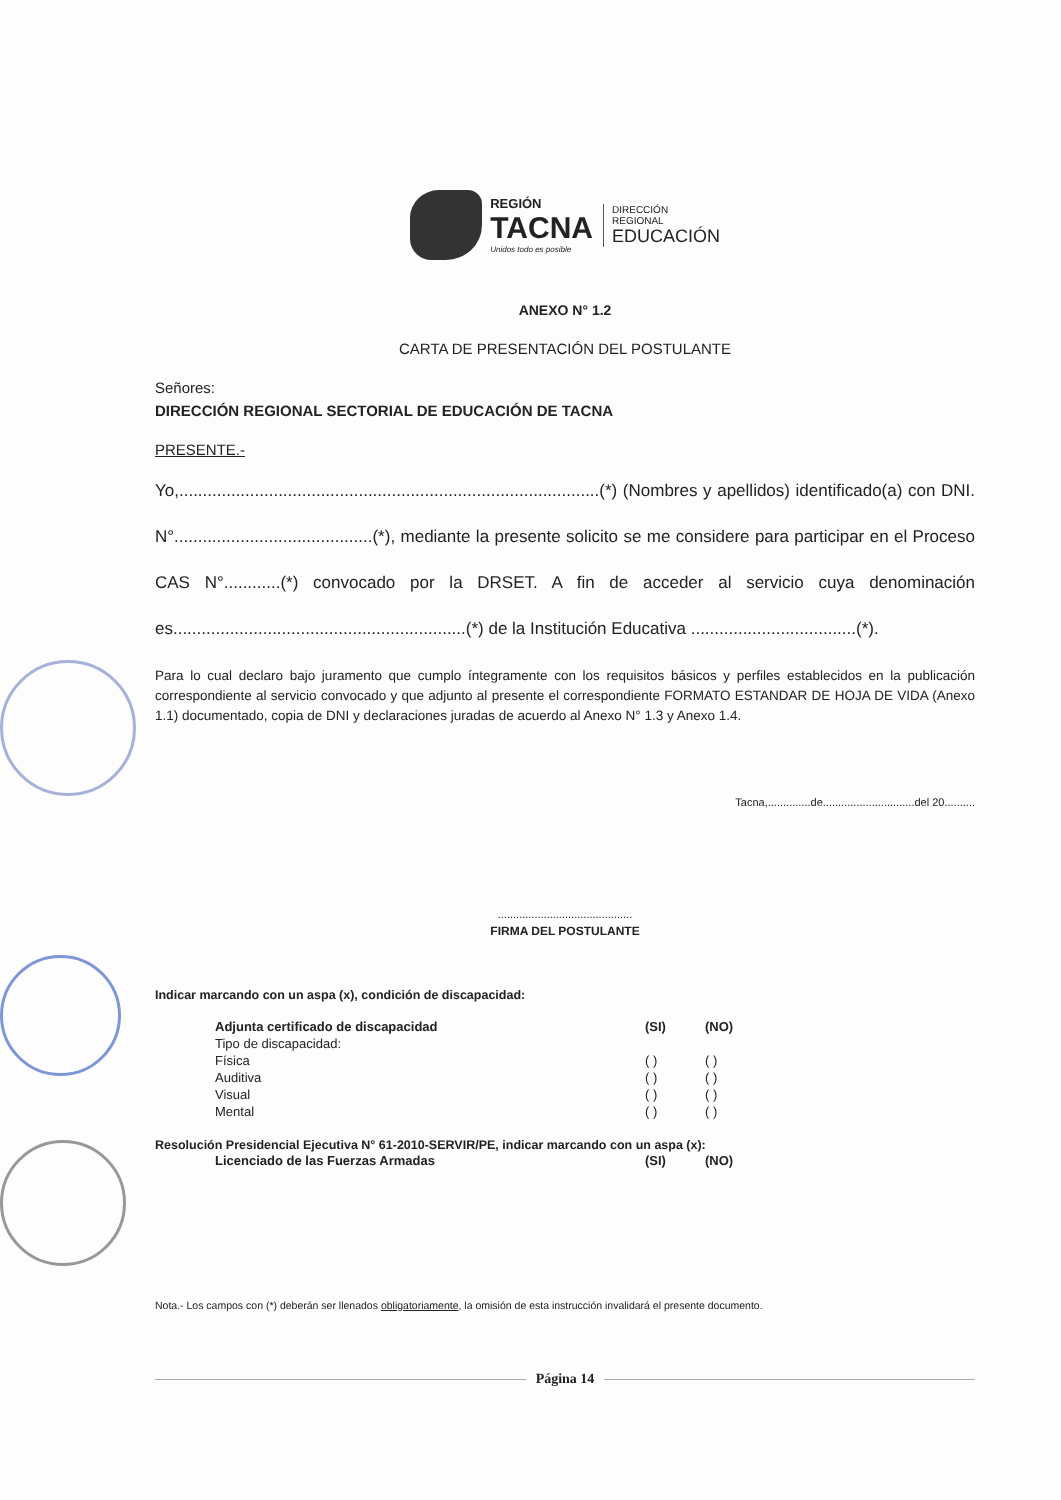REGIÓN
TACNA
Unidos todo es posible
DIRECCIÓN
REGIONAL
EDUCACIÓN
ANEXO N° 1.2
CARTA DE PRESENTACIÓN DEL POSTULANTE
Señores:
DIRECCIÓN REGIONAL SECTORIAL DE EDUCACIÓN DE TACNA
PRESENTE.-
Yo,.........................................................................................(*) (Nombres y apellidos) identificado(a) con DNI. N°..........................................(*), mediante la presente solicito se me considere para participar en el Proceso CAS N°............(*) convocado por la DRSET. A fin de acceder al servicio cuya denominación es..............................................................(*) de la Institución Educativa ...................................(*).
Para lo cual declaro bajo juramento que cumplo íntegramente con los requisitos básicos y perfiles establecidos en la publicación correspondiente al servicio convocado y que adjunto al presente el correspondiente FORMATO ESTANDAR DE HOJA DE VIDA (Anexo 1.1) documentado, copia de DNI y declaraciones juradas de acuerdo al Anexo N° 1.3 y Anexo 1.4.
Tacna,..............de..............................del 20..........
............................................
FIRMA DEL POSTULANTE
Indicar marcando con un aspa (x), condición de discapacidad:
| Adjunta certificado de discapacidad | (SI) | (NO) |
| --- | --- | --- |
| Tipo de discapacidad: | | |
| Física | ( ) | ( ) |
| Auditiva | ( ) | ( ) |
| Visual | ( ) | ( ) |
| Mental | ( ) | ( ) |
Resolución Presidencial Ejecutiva N° 61-2010-SERVIR/PE, indicar marcando con un aspa (x):
| Licenciado de las Fuerzas Armadas | (SI) | (NO) |
| --- | --- | --- |
Nota.- Los campos con (*) deberán ser llenados obligatoriamente, la omisión de esta instrucción invalidará el presente documento.
Página 14